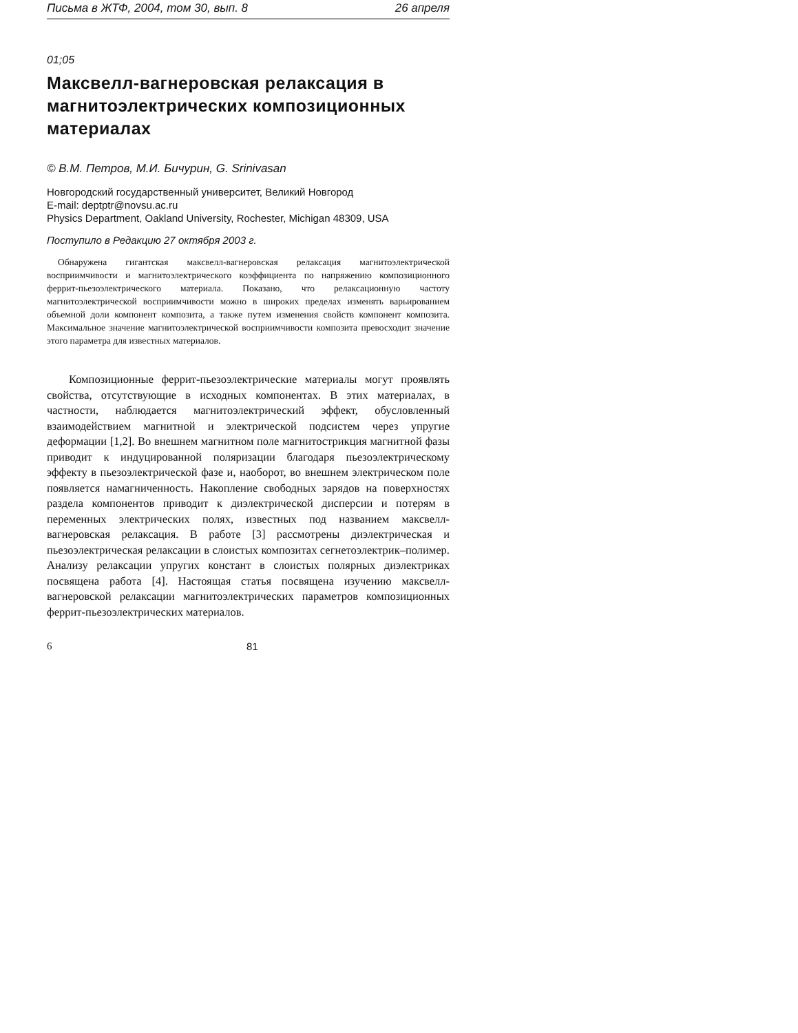Письма в ЖТФ, 2004, том 30, вып. 8 26 апреля
01;05
Максвелл-вагнеровская релаксация в магнитоэлектрических композиционных материалах
© В.М. Петров, М.И. Бичурин, G. Srinivasan
Новгородский государственный университет, Великий Новгород
E-mail: deptptr@novsu.ac.ru
Physics Department, Oakland University, Rochester, Michigan 48309, USA
Поступило в Редакцию 27 октября 2003 г.
Обнаружена гигантская максвелл-вагнеровская релаксация магнитоэлектрической восприимчивости и магнитоэлектрического коэффициента по напряжению композиционного феррит-пьезоэлектрического материала. Показано, что релаксационную частоту магнитоэлектрической восприимчивости можно в широких пределах изменять варьированием объемной доли компонент композита, а также путем изменения свойств компонент композита. Максимальное значение магнитоэлектрической восприимчивости композита превосходит значение этого параметра для известных материалов.
Композиционные феррит-пьезоэлектрические материалы могут проявлять свойства, отсутствующие в исходных компонентах. В этих материалах, в частности, наблюдается магнитоэлектрический эффект, обусловленный взаимодействием магнитной и электрической подсистем через упругие деформации [1,2]. Во внешнем магнитном поле магнитострикция магнитной фазы приводит к индуцированной поляризации благодаря пьезоэлектрическому эффекту в пьезоэлектрической фазе и, наоборот, во внешнем электрическом поле появляется намагниченность. Накопление свободных зарядов на поверхностях раздела компонентов приводит к диэлектрической дисперсии и потерям в переменных электрических полях, известных под названием максвелл-вагнеровская релаксация. В работе [3] рассмотрены диэлектрическая и пьезоэлектрическая релаксации в слоистых композитах сегнетоэлектрик–полимер. Анализу релаксации упругих констант в слоистых полярных диэлектриках посвящена работа [4]. Настоящая статья посвящена изучению максвелл-вагнеровской релаксации магнитоэлектрических параметров композиционных феррит-пьезоэлектрических материалов.
6 81